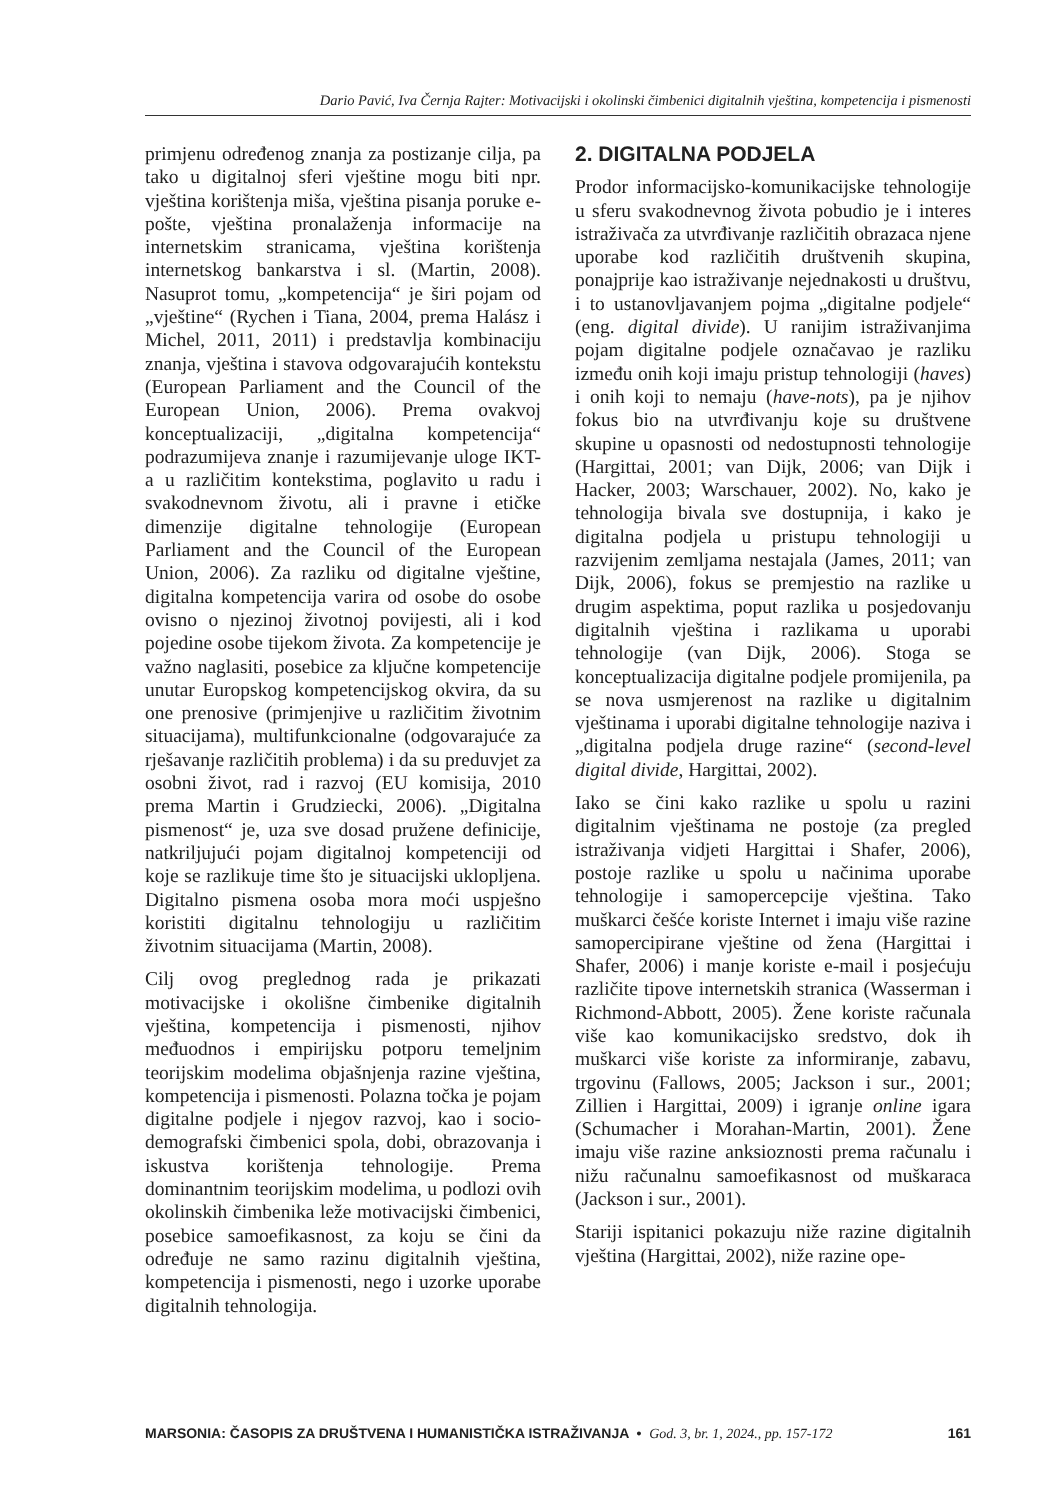Dario Pavić, Iva Černja Rajter: Motivacijski i okolinski čimbenici digitalnih vještina, kompetencija i pismenosti
primjenu određenog znanja za postizanje cilja, pa tako u digitalnoj sferi vještine mogu biti npr. vještina korištenja miša, vještina pisanja poruke e-pošte, vještina pronalaženja informacije na internetskim stranicama, vještina korištenja internetskog bankarstva i sl. (Martin, 2008). Nasuprot tomu, „kompetencija“ je širi pojam od „vještine“ (Rychen i Tiana, 2004, prema Halász i Michel, 2011, 2011) i predstavlja kombinaciju znanja, vještina i stavova odgovarajućih kontekstu (European Parliament and the Council of the European Union, 2006). Prema ovakvoj konceptualizaciji, „digitalna kompetencija“ podrazumijeva znanje i razumijevanje uloge IKT-a u različitim kontekstima, poglavito u radu i svakodnevnom životu, ali i pravne i etičke dimenzije digitalne tehnologije (European Parliament and the Council of the European Union, 2006). Za razliku od digitalne vještine, digitalna kompetencija varira od osobe do osobe ovisno o njezinoj životnoj povijesti, ali i kod pojedine osobe tijekom života. Za kompetencije je važno naglasiti, posebice za ključne kompetencije unutar Europskog kompetencijskog okvira, da su one prenosive (primjenjive u različitim životnim situacijama), multifunkcionalne (odgovarajuće za rješavanje različitih problema) i da su preduvjet za osobni život, rad i razvoj (EU komisija, 2010 prema Martin i Grudziecki, 2006). „Digitalna pismenost“ je, uza sve dosad pružene definicije, natkriljujući pojam digitalnoj kompetenciji od koje se razlikuje time što je situacijski uklopljena. Digitalno pismena osoba mora moći uspješno koristiti digitalnu tehnologiju u različitim životnim situacijama (Martin, 2008).
Cilj ovog preglednog rada je prikazati motivacijske i okolišne čimbenike digitalnih vještina, kompetencija i pismenosti, njihov međuodnos i empirijsku potporu temeljnim teorijskim modelima objašnjenja razine vještina, kompetencija i pismenosti. Polazna točka je pojam digitalne podjele i njegov razvoj, kao i socio-demografski čimbenici spola, dobi, obrazovanja i iskustva korištenja tehnologije. Prema dominantnim teorijskim modelima, u podlozi ovih okolinskih čimbenika leže motivacijski čimbenici, posebice samoefikasnost, za koju se čini da određuje ne samo razinu digitalnih vještina, kompetencija i pismenosti, nego i uzorke uporabe digitalnih tehnologija.
2. DIGITALNA PODJELA
Prodor informacijsko-komunikacijske tehnologije u sferu svakodnevnog života pobudio je i interes istraživača za utvrđivanje različitih obrazaca njene uporabe kod različitih društvenih skupina, ponajprije kao istraživanje nejednakosti u društvu, i to ustanovljavanjem pojma „digitalne podjele“ (eng. digital divide). U ranijim istraživanjima pojam digitalne podjele označavao je razliku između onih koji imaju pristup tehnologiji (haves) i onih koji to nemaju (have-nots), pa je njihov fokus bio na utvrđivanju koje su društvene skupine u opasnosti od nedostupnosti tehnologije (Hargittai, 2001; van Dijk, 2006; van Dijk i Hacker, 2003; Warschauer, 2002). No, kako je tehnologija bivala sve dostupnija, i kako je digitalna podjela u pristupu tehnologiji u razvijenim zemljama nestajala (James, 2011; van Dijk, 2006), fokus se premjestio na razlike u drugim aspektima, poput razlika u posjedovanju digitalnih vještina i razlikama u uporabi tehnologije (van Dijk, 2006). Stoga se konceptualizacija digitalne podjele promijenila, pa se nova usmjerenost na razlike u digitalnim vještinama i uporabi digitalne tehnologije naziva i „digitalna podjela druge razine“ (second-level digital divide, Hargittai, 2002).
Iako se čini kako razlike u spolu u razini digitalnim vještinama ne postoje (za pregled istraživanja vidjeti Hargittai i Shafer, 2006), postoje razlike u spolu u načinima uporabe tehnologije i samopercepcije vještina. Tako muškarci češće koriste Internet i imaju više razine samopercipirane vještine od žena (Hargittai i Shafer, 2006) i manje koriste e-mail i posjećuju različite tipove internetskih stranica (Wasserman i Richmond-Abbott, 2005). Žene koriste računala više kao komunikacijsko sredstvo, dok ih muškarci više koriste za informiranje, zabavu, trgovinu (Fallows, 2005; Jackson i sur., 2001; Zillien i Hargittai, 2009) i igranje online igara (Schumacher i Morahan-Martin, 2001). Žene imaju više razine anksioznosti prema računalu i nižu računalnu samoefikasnost od muškaraca (Jackson i sur., 2001).
Stariji ispitanici pokazuju niže razine digitalnih vještina (Hargittai, 2002), niže razine ope-
MARSONIA: ČASOPIS ZA DRUŠTVENA I HUMANISTIČKA ISTRAŽIVANJA • God. 3, br. 1, 2024., pp. 157-172 161